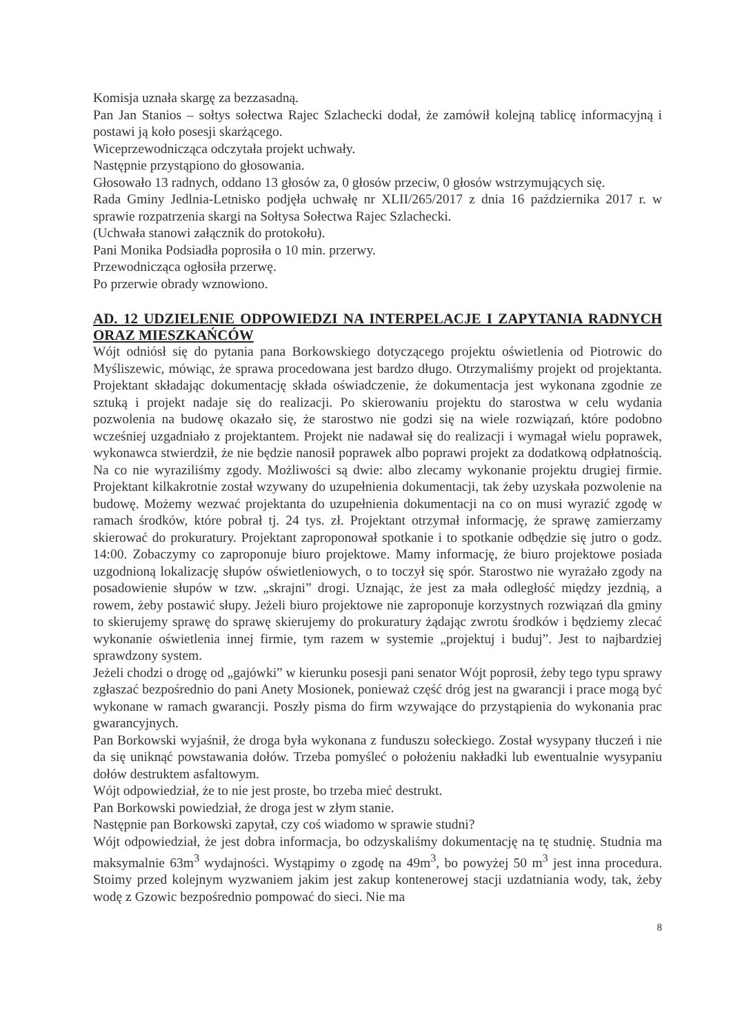Komisja uznała skargę za bezzasadną.
Pan Jan Stanios – sołtys sołectwa Rajec Szlachecki dodał, że zamówił kolejną tablicę informacyjną i postawi ją koło posesji skarżącego.
Wiceprzewodnicząca odczytała projekt uchwały.
Następnie przystąpiono do głosowania.
Głosowało 13 radnych, oddano 13 głosów za, 0 głosów przeciw, 0 głosów wstrzymujących się.
Rada Gminy Jedlnia-Letnisko podjęła uchwałę nr XLII/265/2017 z dnia 16 października 2017 r. w sprawie rozpatrzenia skargi na Sołtysa Sołectwa Rajec Szlachecki.
(Uchwała stanowi załącznik do protokołu).
Pani Monika Podsiadła poprosiła o 10 min. przerwy.
Przewodnicząca ogłosiła przerwę.
Po przerwie obrady wznowiono.
AD. 12 UDZIELENIE ODPOWIEDZI NA INTERPELACJE I ZAPYTANIA RADNYCH ORAZ MIESZKAŃCÓW
Wójt odniósł się do pytania pana Borkowskiego dotyczącego projektu oświetlenia od Piotrowic do Myśliszewic, mówiąc, że sprawa procedowana jest bardzo długo. Otrzymaliśmy projekt od projektanta. Projektant składając dokumentację składa oświadczenie, że dokumentacja jest wykonana zgodnie ze sztuką i projekt nadaje się do realizacji. Po skierowaniu projektu do starostwa w celu wydania pozwolenia na budowę okazało się, że starostwo nie godzi się na wiele rozwiązań, które podobno wcześniej uzgadniało z projektantem. Projekt nie nadawał się do realizacji i wymagał wielu poprawek, wykonawca stwierdził, że nie będzie nanosił poprawek albo poprawi projekt za dodatkową odpłatnością. Na co nie wyraziliśmy zgody. Możliwości są dwie: albo zlecamy wykonanie projektu drugiej firmie. Projektant kilkakrotnie został wzywany do uzupełnienia dokumentacji, tak żeby uzyskała pozwolenie na budowę. Możemy wezwać projektanta do uzupełnienia dokumentacji na co on musi wyrazić zgodę w ramach środków, które pobrał tj. 24 tys. zł. Projektant otrzymał informację, że sprawę zamierzamy skierować do prokuratury. Projektant zaproponował spotkanie i to spotkanie odbędzie się jutro o godz. 14:00. Zobaczymy co zaproponuje biuro projektowe. Mamy informację, że biuro projektowe posiada uzgodnioną lokalizację słupów oświetleniowych, o to toczył się spór. Starostwo nie wyrażało zgody na posadowienie słupów w tzw. „skrajni” drogi. Uznając, że jest za mała odległość między jezdnią, a rowem, żeby postawić słupy. Jeżeli biuro projektowe nie zaproponuje korzystnych rozwiązań dla gminy to skierujemy sprawę do sprawę skierujemy do prokuratury żądając zwrotu środków i będziemy zlecać wykonanie oświetlenia innej firmie, tym razem w systemie „projektuj i buduj”. Jest to najbardziej sprawdzony system.
Jeżeli chodzi o drogę od „gajówki” w kierunku posesji pani senator Wójt poprosił, żeby tego typu sprawy zgłaszać bezpośrednio do pani Anety Mosionek, ponieważ część dróg jest na gwarancji i prace mogą być wykonane w ramach gwarancji. Poszły pisma do firm wzywające do przystąpienia do wykonania prac gwarancyjnych.
Pan Borkowski wyjaśnił, że droga była wykonana z funduszu sołeckiego. Został wysypany tłuczeń i nie da się uniknąć powstawania dołów. Trzeba pomyśleć o położeniu nakładki lub ewentualnie wysypaniu dołów destruktem asfaltowym.
Wójt odpowiedział, że to nie jest proste, bo trzeba mieć destrukt.
Pan Borkowski powiedział, że droga jest w złym stanie.
Następnie pan Borkowski zapytał, czy coś wiadomo w sprawie studni?
Wójt odpowiedział, że jest dobra informacja, bo odzyskaliśmy dokumentację na tę studnię. Studnia ma maksymalnie 63m<sup>3</sup> wydajności. Wystąpimy o zgodę na 49m<sup>3</sup>, bo powyżej 50 m<sup>3</sup> jest inna procedura. Stoimy przed kolejnym wyzwaniem jakim jest zakup kontenerowej stacji uzdatniania wody, tak, żeby wodę z Gzowic bezpośrednio pompować do sieci. Nie ma
8